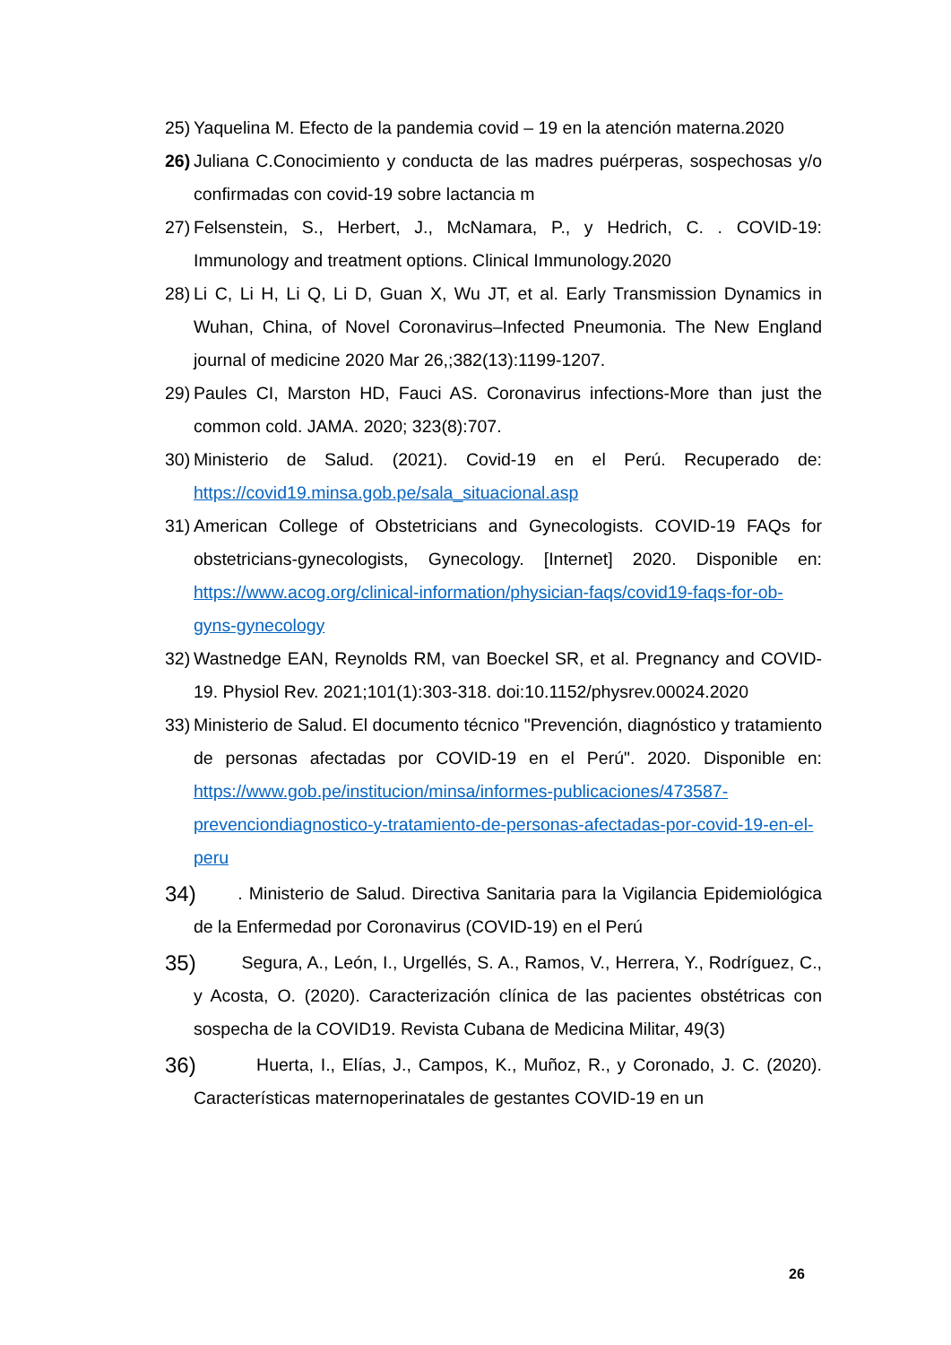25) Yaquelina M. Efecto de la pandemia covid – 19 en la atención materna.2020
26) Juliana C.Conocimiento y conducta de las madres puérperas, sospechosas y/o confirmadas con covid-19 sobre lactancia m
27) Felsenstein, S., Herbert, J., McNamara, P., y Hedrich, C. . COVID-19: Immunology and treatment options. Clinical Immunology.2020
28) Li C, Li H, Li Q, Li D, Guan X, Wu JT, et al. Early Transmission Dynamics in Wuhan, China, of Novel Coronavirus–Infected Pneumonia. The New England journal of medicine 2020 Mar 26,;382(13):1199-1207.
29) Paules CI, Marston HD, Fauci AS. Coronavirus infections-More than just the common cold. JAMA. 2020; 323(8):707.
30) Ministerio de Salud. (2021). Covid-19 en el Perú. Recuperado de: https://covid19.minsa.gob.pe/sala_situacional.asp
31) American College of Obstetricians and Gynecologists. COVID-19 FAQs for obstetricians-gynecologists, Gynecology. [Internet] 2020. Disponible en: https://www.acog.org/clinical-information/physician-faqs/covid19-faqs-for-ob-gyns-gynecology
32) Wastnedge EAN, Reynolds RM, van Boeckel SR, et al. Pregnancy and COVID-19. Physiol Rev. 2021;101(1):303-318. doi:10.1152/physrev.00024.2020
33) Ministerio de Salud. El documento técnico "Prevención, diagnóstico y tratamiento de personas afectadas por COVID-19 en el Perú". 2020. Disponible en: https://www.gob.pe/institucion/minsa/informes-publicaciones/473587-prevenciondiagnostico-y-tratamiento-de-personas-afectadas-por-covid-19-en-el-peru
34) . Ministerio de Salud. Directiva Sanitaria para la Vigilancia Epidemiológica de la Enfermedad por Coronavirus (COVID-19) en el Perú
35) Segura, A., León, I., Urgellés, S. A., Ramos, V., Herrera, Y., Rodríguez, C., y Acosta, O. (2020). Caracterización clínica de las pacientes obstétricas con sospecha de la COVID19. Revista Cubana de Medicina Militar, 49(3)
36) Huerta, I., Elías, J., Campos, K., Muñoz, R., y Coronado, J. C. (2020). Características maternoperinatales de gestantes COVID-19 en un
26